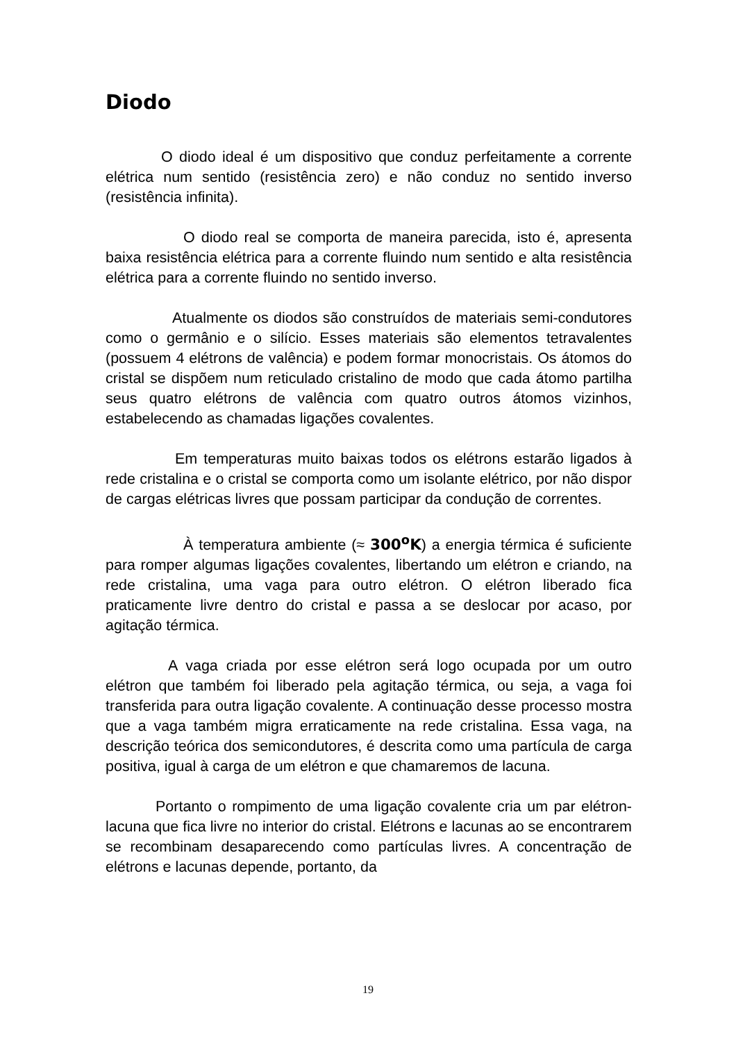Diodo
O diodo ideal é um dispositivo que conduz perfeitamente a corrente elétrica num sentido (resistência zero) e não conduz no sentido inverso (resistência infinita).
O diodo real se comporta de maneira parecida, isto é, apresenta baixa resistência elétrica para a corrente fluindo num sentido e alta resistência elétrica para a corrente fluindo no sentido inverso.
Atualmente os diodos são construídos de materiais semi-condutores como o germânio e o silício. Esses materiais são elementos tetravalentes (possuem 4 elétrons de valência) e podem formar monocristais. Os átomos do cristal se dispõem num reticulado cristalino de modo que cada átomo partilha seus quatro elétrons de valência com quatro outros átomos vizinhos, estabelecendo as chamadas ligações covalentes.
Em temperaturas muito baixas todos os elétrons estarão ligados à rede cristalina e o cristal se comporta como um isolante elétrico, por não dispor de cargas elétricas livres que possam participar da condução de correntes.
À temperatura ambiente (≈ 300<sup>o</sup>K) a energia térmica é suficiente para romper algumas ligações covalentes, libertando um elétron e criando, na rede cristalina, uma vaga para outro elétron. O elétron liberado fica praticamente livre dentro do cristal e passa a se deslocar por acaso, por agitação térmica.
A vaga criada por esse elétron será logo ocupada por um outro elétron que também foi liberado pela agitação térmica, ou seja, a vaga foi transferida para outra ligação covalente. A continuação desse processo mostra que a vaga também migra erraticamente na rede cristalina. Essa vaga, na descrição teórica dos semicondutores, é descrita como uma partícula de carga positiva, igual à carga de um elétron e que chamaremos de lacuna.
Portanto o rompimento de uma ligação covalente cria um par elétron-lacuna que fica livre no interior do cristal. Elétrons e lacunas ao se encontrarem se recombinam desaparecendo como partículas livres. A concentração de elétrons e lacunas depende, portanto, da
19